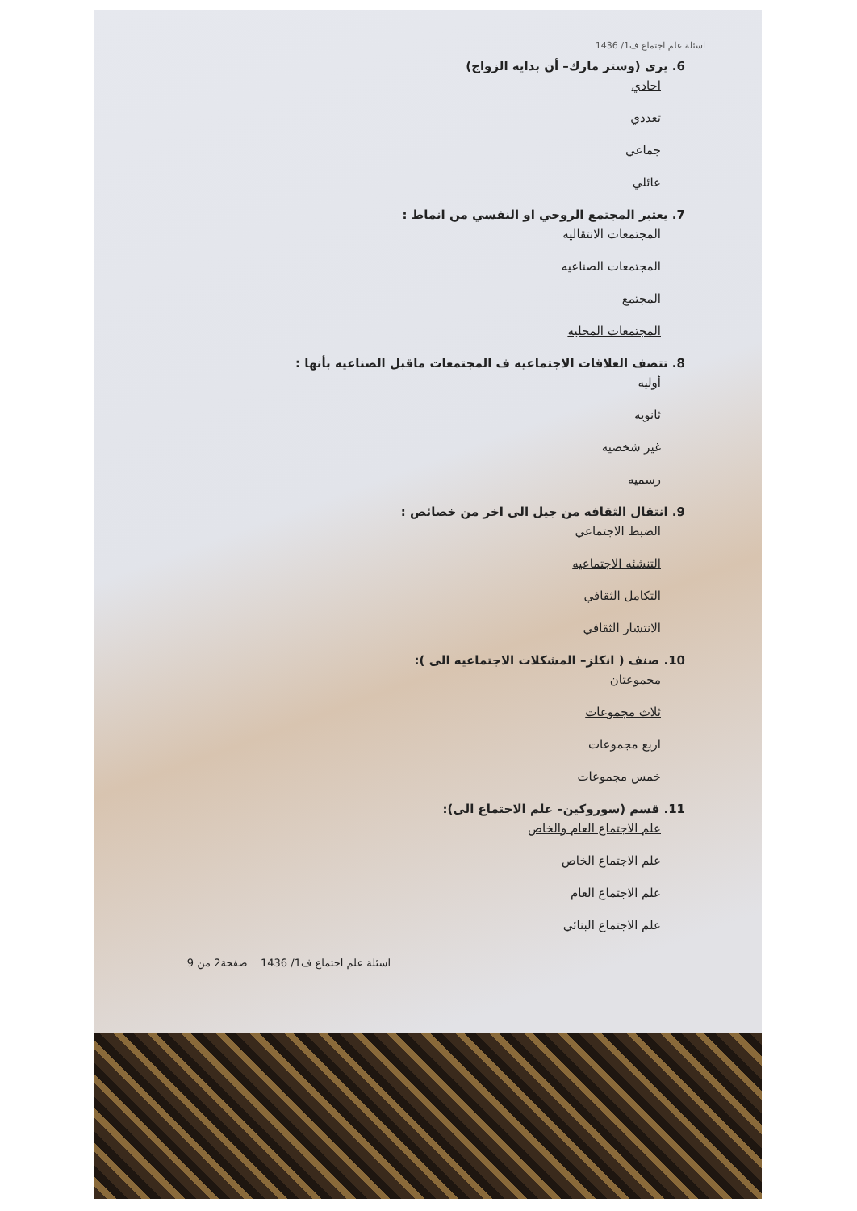اسئلة علم اجتماع ف1/ 1436
6. يرى (وستر مارك– أن بدايه الزواج)
احادي
تعددي
جماعي
عائلي
7. يعتبر المجتمع الروحي او النفسي من انماط :
المجتمعات الانتقاليه
المجتمعات الصناعيه
المجتمع
المجتمعات المحليه
8. تتصف العلاقات الاجتماعيه ف المجتمعات ماقبل الصناعيه بأنها :
أوليه
ثانويه
غير شخصيه
رسميه
9. انتقال الثقافه من جيل الى اخر من خصائص :
الضبط الاجتماعي
التنشئه الاجتماعيه
التكامل الثقافي
الانتشار الثقافي
10. صنف ( انكلز– المشكلات الاجتماعيه الى ):
مجموعتان
ثلاث مجموعات
اربع مجموعات
خمس مجموعات
11. قسم (سوروكين– علم الاجتماع الى):
علم الاجتماع العام والخاص
علم الاجتماع الخاص
علم الاجتماع العام
علم الاجتماع البنائي
اسئلة علم اجتماع ف1/ 1436 صفحة2 من 9